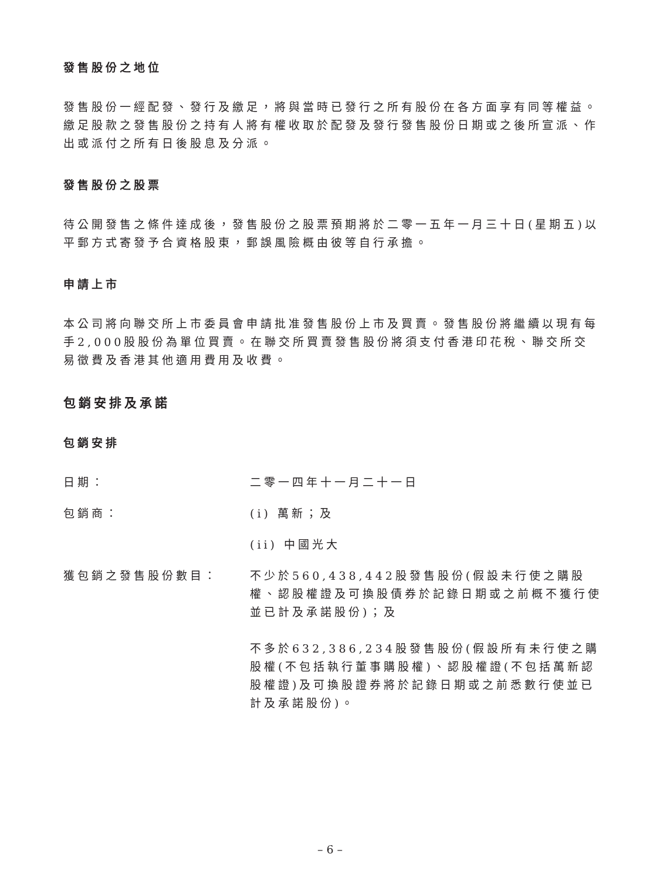發售股份之地位
發售股份一經配發、發行及繳足，將與當時已發行之所有股份在各方面享有同等權益。繳足股款之發售股份之持有人將有權收取於配發及發行發售股份日期或之後所宣派、作出或派付之所有日後股息及分派。
發售股份之股票
待公開發售之條件達成後，發售股份之股票預期將於二零一五年一月三十日(星期五)以平郵方式寄發予合資格股東，郵誤風險概由彼等自行承擔。
申請上市
本公司將向聯交所上市委員會申請批准發售股份上市及買賣。發售股份將繼續以現有每手2,000股股份為單位買賣。在聯交所買賣發售股份將須支付香港印花稅、聯交所交易徵費及香港其他適用費用及收費。
包銷安排及承諾
包銷安排
日期： 二零一四年十一月二十一日
包銷商： (i) 萬新；及
(ii) 中國光大
獲包銷之發售股份數目： 不少於560,438,442股發售股份(假設未行使之購股權、認股權證及可換股債券於記錄日期或之前概不獲行使並已計及承諾股份)；及
不多於632,386,234股發售股份(假設所有未行使之購股權(不包括執行董事購股權)、認股權證(不包括萬新認股權證)及可換股證券將於記錄日期或之前悉數行使並已計及承諾股份)。
– 6 –